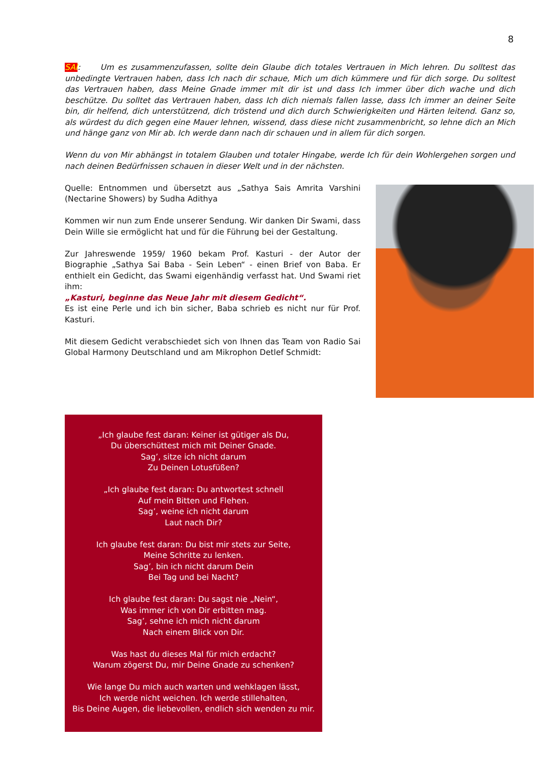8
SAI: Um es zusammenzufassen, sollte dein Glaube dich totales Vertrauen in Mich lehren. Du solltest das unbedingte Vertrauen haben, dass Ich nach dir schaue, Mich um dich kümmere und für dich sorge. Du solltest das Vertrauen haben, dass Meine Gnade immer mit dir ist und dass Ich immer über dich wache und dich beschütze. Du solltet das Vertrauen haben, dass Ich dich niemals fallen lasse, dass Ich immer an deiner Seite bin, dir helfend, dich unterstützend, dich tröstend und dich durch Schwierigkeiten und Härten leitend. Ganz so, als würdest du dich gegen eine Mauer lehnen, wissend, dass diese nicht zusammenbricht, so lehne dich an Mich und hänge ganz von Mir ab. Ich werde dann nach dir schauen und in allem für dich sorgen.
Wenn du von Mir abhängst in totalem Glauben und totaler Hingabe, werde Ich für dein Wohlergehen sorgen und nach deinen Bedürfnissen schauen in dieser Welt und in der nächsten.
Quelle: Entnommen und übersetzt aus „Sathya Sais Amrita Varshini (Nectarine Showers) by Sudha Adithya
Kommen wir nun zum Ende unserer Sendung. Wir danken Dir Swami, dass Dein Wille sie ermöglicht hat und für die Führung bei der Gestaltung.
Zur Jahreswende 1959/ 1960 bekam Prof. Kasturi - der Autor der Biographie „Sathya Sai Baba - Sein Leben“ - einen Brief von Baba. Er enthielt ein Gedicht, das Swami eigenhändig verfasst hat. Und Swami riet ihm:
„Kasturi, beginne das Neue Jahr mit diesem Gedicht“.
Es ist eine Perle und ich bin sicher, Baba schrieb es nicht nur für Prof. Kasturi.
Mit diesem Gedicht verabschiedet sich von Ihnen das Team von Radio Sai Global Harmony Deutschland und am Mikrophon Detlef Schmidt:
„Ich glaube fest daran: Keiner ist gütiger als Du,
Du überschüttest mich mit Deiner Gnade.
Sag’, sitze ich nicht darum
Zu Deinen Lotusfüßen?
„Ich glaube fest daran: Du antwortest schnell
Auf mein Bitten und Flehen.
Sag’, weine ich nicht darum
Laut nach Dir?
Ich glaube fest daran: Du bist mir stets zur Seite,
Meine Schritte zu lenken.
Sag’, bin ich nicht darum Dein
Bei Tag und bei Nacht?
Ich glaube fest daran: Du sagst nie „Nein“,
Was immer ich von Dir erbitten mag.
Sag’, sehne ich mich nicht darum
Nach einem Blick von Dir.
Was hast du dieses Mal für mich erdacht?
Warum zögerst Du, mir Deine Gnade zu schenken?
Wie lange Du mich auch warten und wehklagen lässt,
Ich werde nicht weichen. Ich werde stillehalten,
Bis Deine Augen, die liebevollen, endlich sich wenden zu mir.